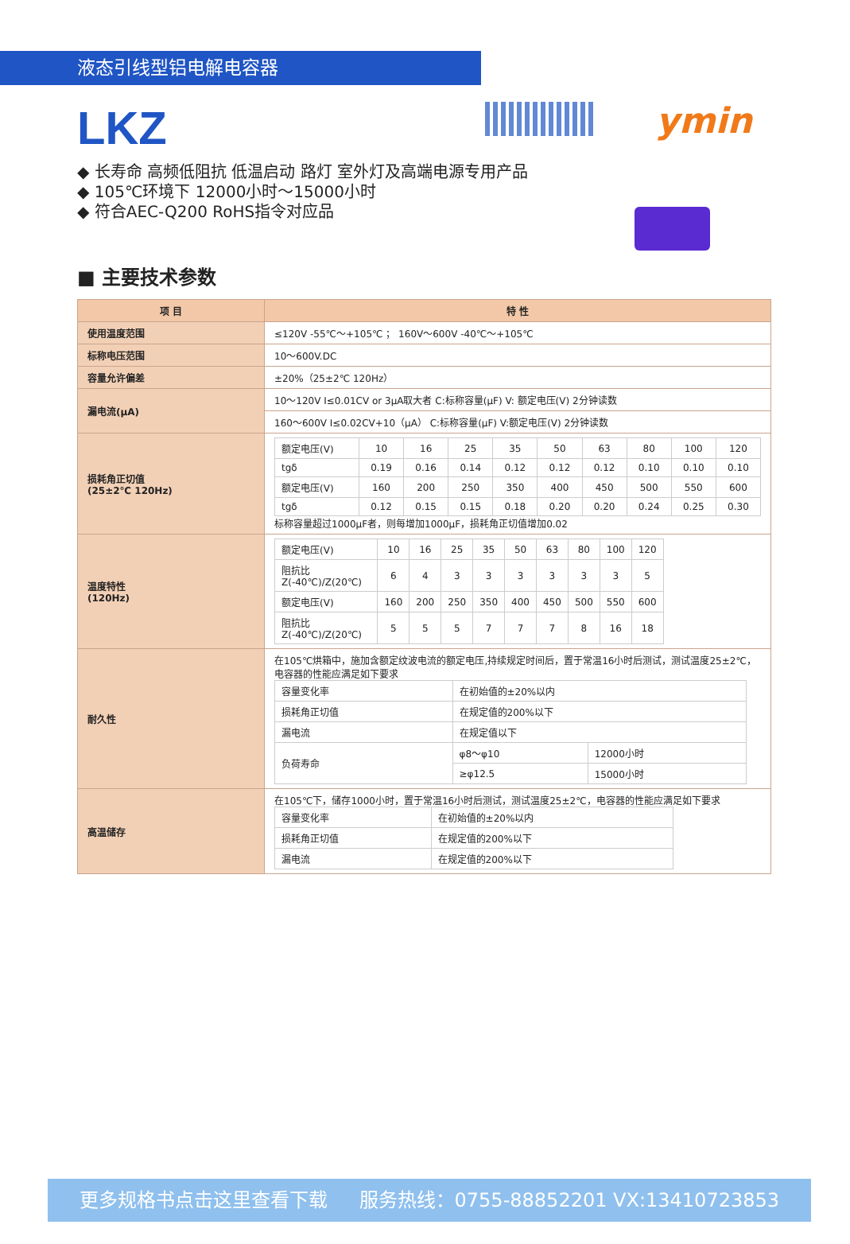液态引线型铝电解电容器
ymin
LKZ
◆ 长寿命 高频低阻抗 低温启动 路灯 室外灯及高端电源专用产品
◆ 105℃环境下 12000小时～15000小时
◆ 符合AEC-Q200 RoHS指令对应品
■ 主要技术参数
| 项 目 | 特 性 |
| --- | --- |
| 使用温度范围 | ≤120V -55℃～+105℃ ； 160V～600V -40℃～+105℃ |
| 标称电压范围 | 10～600V.DC |
| 容量允许偏差 | ±20%（25±2℃ 120Hz） |
| 漏电流(μA) | 10～120V I≤0.01CV or 3μA取大者 C:标称容量(μF) V: 额定电压(V) 2分钟读数 |
| | 160～600V I≤0.02CV+10（μA） C:标称容量(μF) V:额定电压(V) 2分钟读数 |
| 损耗角正切值 (25±2℃ 120Hz) | / 额定电压(V) / 10 / 16 / 25 / 35 / 50 / 63 / 80 / 100 / 120 / / tgδ / 0.19 / 0.16 / 0.14 / 0.12 / 0.12 / 0.12 / 0.10 / 0.10 / 0.10 / / 额定电压(V) / 160 / 200 / 250 / 350 / 400 / 450 / 500 / 550 / 600 / / tgδ / 0.12 / 0.15 / 0.15 / 0.18 / 0.20 / 0.20 / 0.24 / 0.25 / 0.30 / 标称容量超过1000μF者，则每增加1000μF，损耗角正切值增加0.02 |
| 温度特性 (120Hz) | / 额定电压(V) / 10 / 16 / 25 / 35 / 50 / 63 / 80 / 100 / 120 / / 阻抗比Z(-40℃)/Z(20℃) / 6 / 4 / 3 / 3 / 3 / 3 / 3 / 3 / 5 / / 额定电压(V) / 160 / 200 / 250 / 350 / 400 / 450 / 500 / 550 / 600 / / 阻抗比Z(-40℃)/Z(20℃) / 5 / 5 / 5 / 7 / 7 / 7 / 8 / 16 / 18 / |
| 耐久性 | 在105℃烘箱中，施加含额定纹波电流的额定电压,持续规定时间后，置于常温16小时后测试，测试温度25±2℃，电容器的性能应满足如下要求 / 容量变化率 / 在初始值的±20%以内 / / / 损耗角正切值 / 在规定值的200%以下 / / / 漏电流 / 在规定值以下 / / / 负荷寿命 / φ8～φ10 / 12000小时 / / / ≥φ12.5 / 15000小时 / |
| 高温储存 | 在105℃下，储存1000小时，置于常温16小时后测试，测试温度25±2℃，电容器的性能应满足如下要求 / 容量变化率 / 在初始值的±20%以内 / / 损耗角正切值 / 在规定值的200%以下 / / 漏电流 / 在规定值的200%以下 / |
更多规格书点击这里查看下载 服务热线：0755-88852201 VX:13410723853